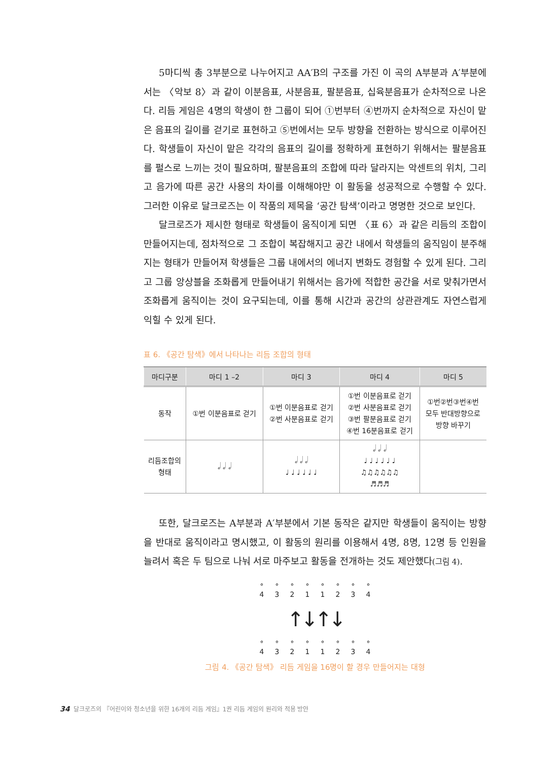5마디씩 총 3부분으로 나누어지고 AA′B의 구조를 가진 이 곡의 A부분과 A′부분에서는 〈악보 8〉과 같이 이분음표, 사분음표, 팔분음표, 십육분음표가 순차적으로 나온다. 리듬 게임은 4명의 학생이 한 그룹이 되어 ①번부터 ④번까지 순차적으로 자신이 맡은 음표의 길이를 걷기로 표현하고 ⑤번에서는 모두 방향을 전환하는 방식으로 이루어진다. 학생들이 자신이 맡은 각각의 음표의 길이를 정확하게 표현하기 위해서는 팔분음표를 펄스로 느끼는 것이 필요하며, 팔분음표의 조합에 따라 달라지는 악센트의 위치, 그리고 음가에 따른 공간 사용의 차이를 이해해야만 이 활동을 성공적으로 수행할 수 있다. 그러한 이유로 달크로즈는 이 작품의 제목을 ‘공간 탐색’이라고 명명한 것으로 보인다.
달크로즈가 제시한 형태로 학생들이 움직이게 되면 〈표 6〉과 같은 리듬의 조합이 만들어지는데, 점차적으로 그 조합이 복잡해지고 공간 내에서 학생들의 움직임이 분주해지는 형태가 만들어져 학생들은 그룹 내에서의 에너지 변화도 경험할 수 있게 된다. 그리고 그룹 앙상블을 조화롭게 만들어내기 위해서는 음가에 적합한 공간을 서로 맞춰가면서 조화롭게 움직이는 것이 요구되는데, 이를 통해 시간과 공간의 상관관계도 자연스럽게 익힐 수 있게 된다.
표 6. 《공간 탐색》에서 나타나는 리듬 조합의 형태
| 마디구분 | 마디 1 –2 | 마디 3 | 마디 4 | 마디 5 |
| --- | --- | --- | --- | --- |
| 동작 | ①번 이분음표로 걷기 | ①번 이분음표로 걷기 ②번 사분음표로 걷기 | ①번 이분음표로 걷기 ②번 사분음표로 걷기 ③번 팔분음표로 걷기 ④번 16분음표로 걷기 | ①번②번③번④번 모두 반대방향으로 방향 바꾸기 |
| 리듬조합의 형태 | 𝅗𝅥 𝅗𝅥 𝅗𝅥 | 𝅗𝅥 𝅗𝅥 𝅗𝅥 ♩ ♩ ♩ ♩ ♩ ♩ | 𝅗𝅥 𝅗𝅥 𝅗𝅥 ♩ ♩ ♩ ♩ ♩ ♩ ♫♫♫♫♫♫ ♬♬♬ | |
또한, 달크로즈는 A부분과 A′부분에서 기본 동작은 같지만 학생들이 움직이는 방향을 반대로 움직이라고 명시했고, 이 활동의 원리를 이용해서 4명, 8명, 12명 등 인원을 늘려서 혹은 두 팀으로 나눠 서로 마주보고 활동을 전개하는 것도 제안했다(그림 4).
°
4 °
3 °
2 °
1 °
1 °
2 °
3 °
4
↑↓↑↓
°
4 °
3 °
2 °
1 °
1 °
2 °
3 °
4
그림 4. 《공간 탐색》 리듬 게임을 16명이 할 경우 만들어지는 대형
34 달크로즈의 『어린이와 청소년을 위한 16개의 리듬 게임』1권 리듬 게임의 원리와 적용 방안